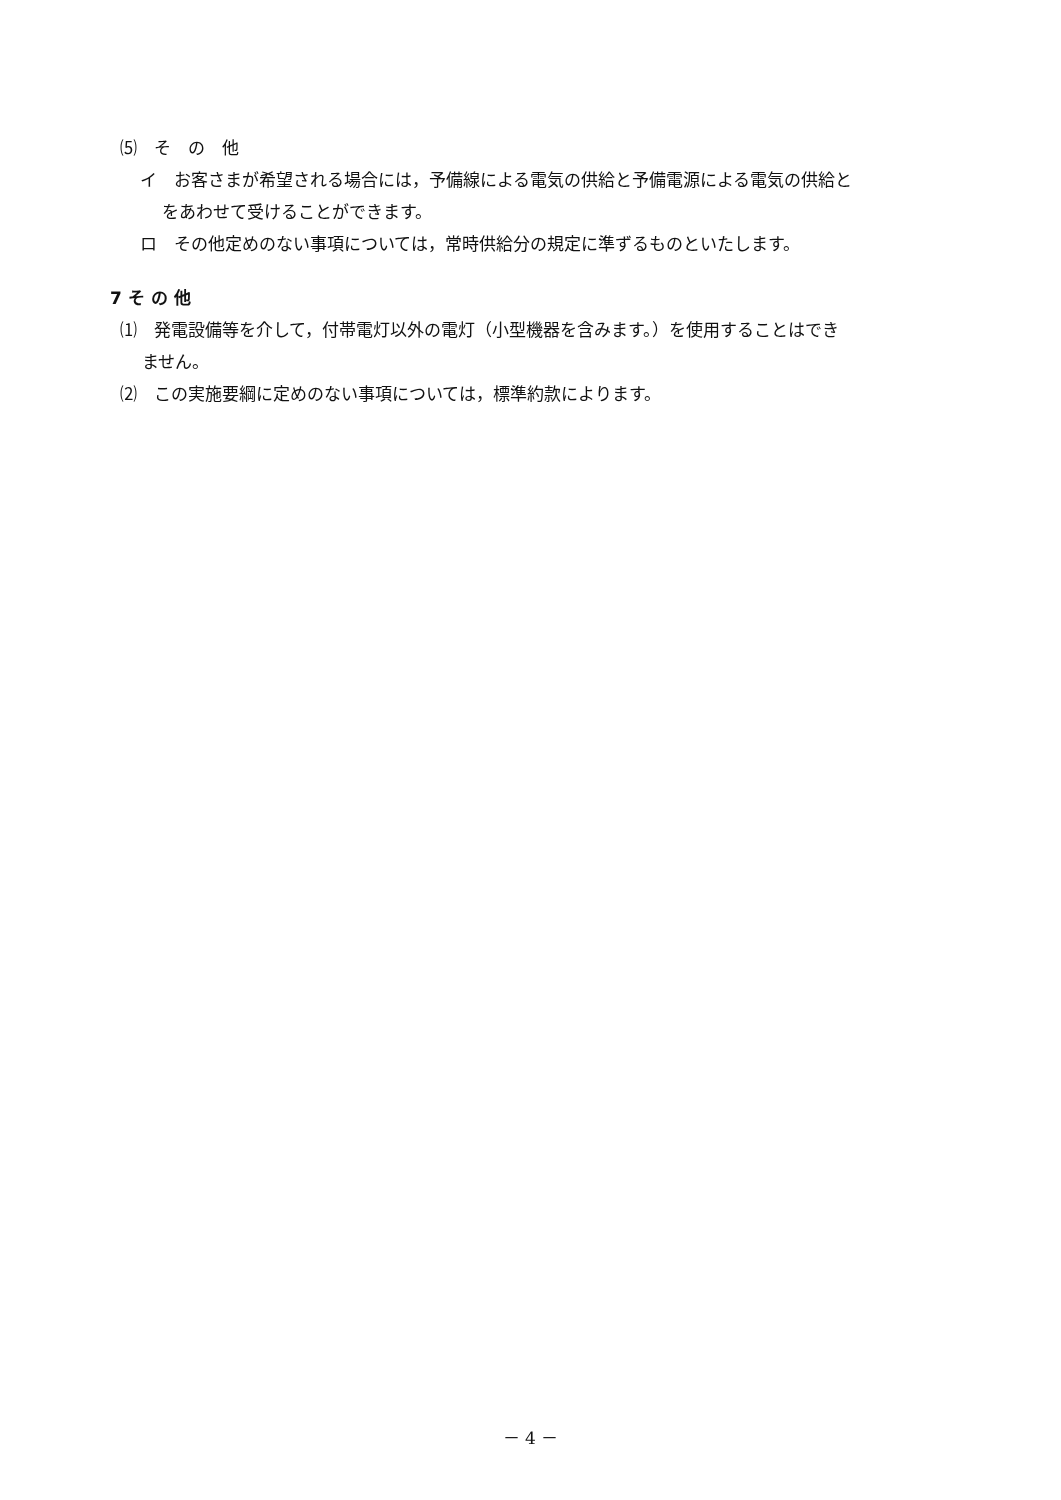⑸　そ　の　他
イ　お客さまが希望される場合には，予備線による電気の供給と予備電源による電気の供給と
をあわせて受けることができます。
ロ　その他定めのない事項については，常時供給分の規定に準ずるものといたします。
7 そ の 他
⑴　発電設備等を介して，付帯電灯以外の電灯（小型機器を含みます。）を使用することはでき
ません。
⑵　この実施要綱に定めのない事項については，標準約款によります。
－ 4 －